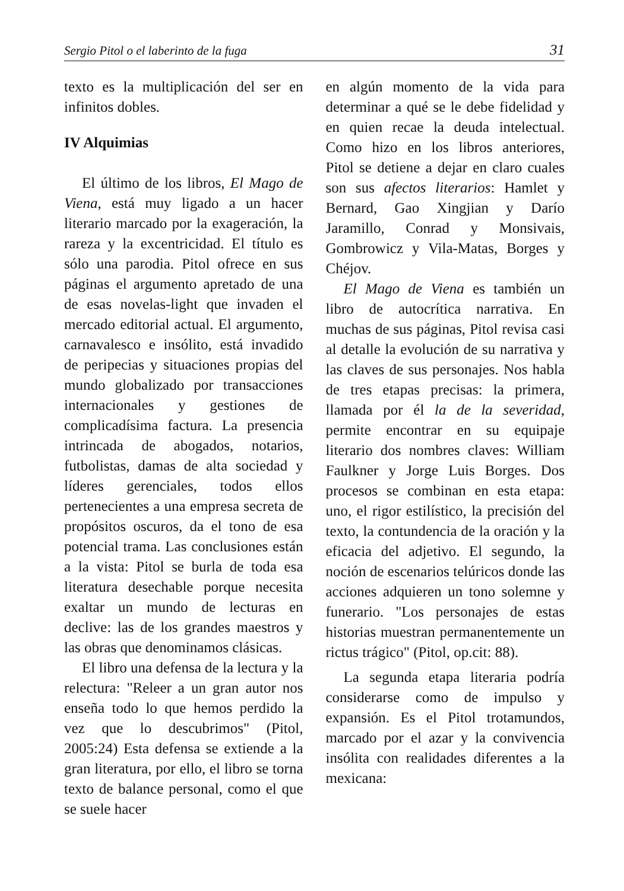Sergio Pitol o el laberinto de la fuga 31
texto es la multiplicación del ser en infinitos dobles.
IV Alquimias
El último de los libros, El Mago de Viena, está muy ligado a un hacer literario marcado por la exageración, la rareza y la excentricidad. El título es sólo una parodia. Pitol ofrece en sus páginas el argumento apretado de una de esas novelas-light que invaden el mercado editorial actual. El argumento, carnavalesco e insólito, está invadido de peripecias y situaciones propias del mundo globalizado por transacciones internacionales y gestiones de complicadísima factura. La presencia intrincada de abogados, notarios, futbolistas, damas de alta sociedad y líderes gerenciales, todos ellos pertenecientes a una empresa secreta de propósitos oscuros, da el tono de esa potencial trama. Las conclusiones están a la vista: Pitol se burla de toda esa literatura desechable porque necesita exaltar un mundo de lecturas en declive: las de los grandes maestros y las obras que denominamos clásicas.
El libro una defensa de la lectura y la relectura: "Releer a un gran autor nos enseña todo lo que hemos perdido la vez que lo descubrimos" (Pitol, 2005:24) Esta defensa se extiende a la gran literatura, por ello, el libro se torna texto de balance personal, como el que se suele hacer
en algún momento de la vida para determinar a qué se le debe fidelidad y en quien recae la deuda intelectual. Como hizo en los libros anteriores, Pitol se detiene a dejar en claro cuales son sus afectos literarios: Hamlet y Bernard, Gao Xingjian y Darío Jaramillo, Conrad y Monsivais, Gombrowicz y Vila-Matas, Borges y Chéjov.
El Mago de Viena es también un libro de autocrítica narrativa. En muchas de sus páginas, Pitol revisa casi al detalle la evolución de su narrativa y las claves de sus personajes. Nos habla de tres etapas precisas: la primera, llamada por él la de la severidad, permite encontrar en su equipaje literario dos nombres claves: William Faulkner y Jorge Luis Borges. Dos procesos se combinan en esta etapa: uno, el rigor estilístico, la precisión del texto, la contundencia de la oración y la eficacia del adjetivo. El segundo, la noción de escenarios telúricos donde las acciones adquieren un tono solemne y funerario. "Los personajes de estas historias muestran permanentemente un rictus trágico" (Pitol, op.cit: 88).
La segunda etapa literaria podría considerarse como de impulso y expansión. Es el Pitol trotamundos, marcado por el azar y la convivencia insólita con realidades diferentes a la mexicana: